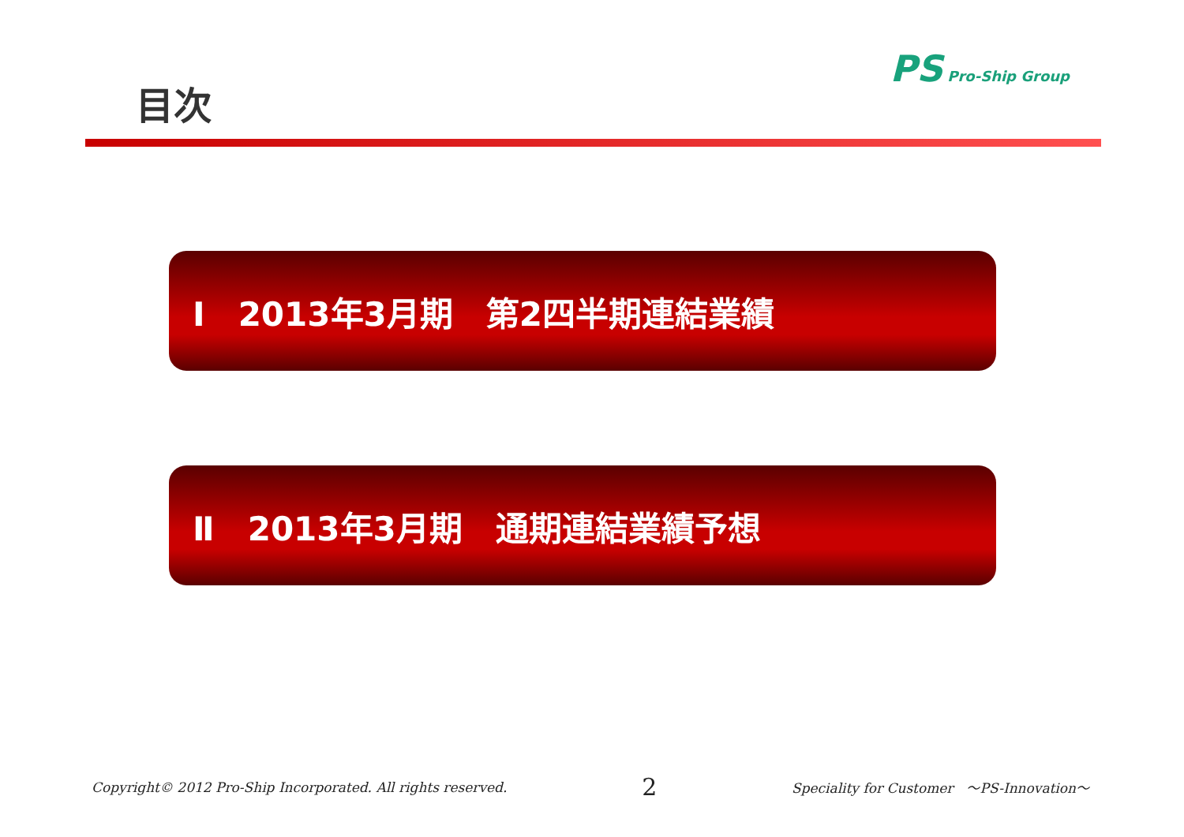目次
PS Pro-Ship Group
Ⅰ　2013年3月期　第2四半期連結業績
Ⅱ　2013年3月期　通期連結業績予想
Copyright© 2012 Pro-Ship Incorporated. All rights reserved. 2 Speciality for Customer　～PS-Innovation～